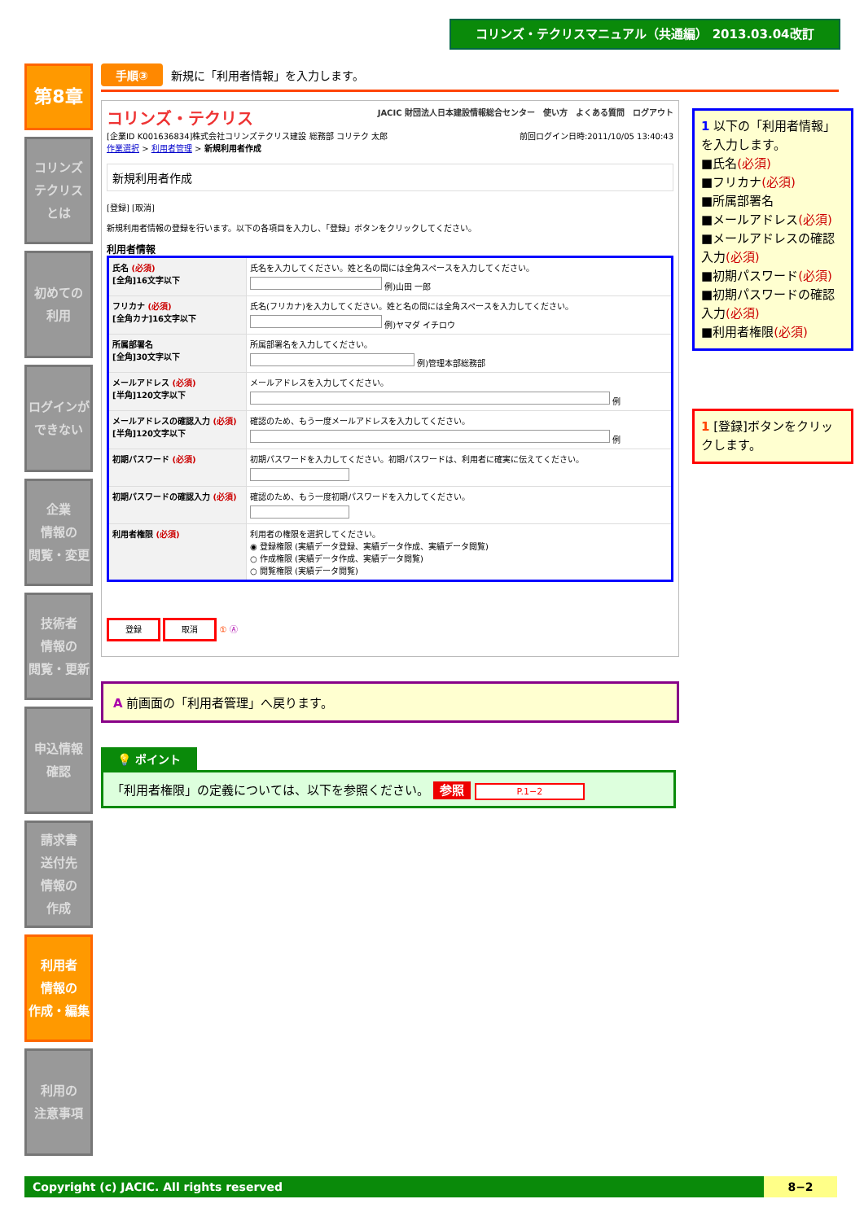コリンズ・テクリスマニュアル（共通編） 2013.03.04改訂
第8章
コリンズ
テクリス
とは
初めての
利用
ログインが
できない
企業
情報の
閲覧・変更
技術者
情報の
閲覧・更新
申込情報
確認
請求書
送付先
情報の
作成
利用者
情報の
作成・編集
利用の
注意事項
手順③ 新規に「利用者情報」を入力します。
コリンズ・テクリス JACIC 財団法人日本建設情報総合センター　使い方　よくある質問　ログアウト
[企業ID K001636834]株式会社コリンズテクリス建設 総務部 コリテク 太郎 前回ログイン日時:2011/10/05 13:40:43
作業選択 > 利用者管理 > 新規利用者作成
新規利用者作成
[登録] [取消]
新規利用者情報の登録を行います。以下の各項目を入力し、「登録」ボタンをクリックしてください。
利用者情報
| 氏名 (必須) [全角]16文字以下 | 氏名を入力してください。姓と名の間には全角スペースを入力してください。 例)山田 一郎 |
| フリカナ (必須) [全角カナ]16文字以下 | 氏名(フリカナ)を入力してください。姓と名の間には全角スペースを入力してください。 例)ヤマダ イチロウ |
| 所属部署名 [全角]30文字以下 | 所属部署名を入力してください。 例)管理本部総務部 |
| メールアドレス (必須) [半角]120文字以下 | メールアドレスを入力してください。 例 |
| メールアドレスの確認入力 (必須) [半角]120文字以下 | 確認のため、もう一度メールアドレスを入力してください。 例 |
| 初期パスワード (必須) | 初期パスワードを入力してください。初期パスワードは、利用者に確実に伝えてください。 |
| 初期パスワードの確認入力 (必須) | 確認のため、もう一度初期パスワードを入力してください。 |
| 利用者権限 (必須) | 利用者の権限を選択してください。 ◉ 登録権限 (実績データ登録、実績データ作成、実績データ閲覧) ○ 作成権限 (実績データ作成、実績データ閲覧) ○ 閲覧権限 (実績データ閲覧) |
登録 取消 ① Ⓐ
A 前画面の「利用者管理」へ戻ります。
💡 ポイント
「利用者権限」の定義については、以下を参照ください。 参照 P.1−2
1 以下の「利用者情報」を入力します。
■氏名(必須)
■フリカナ(必須)
■所属部署名
■メールアドレス(必須)
■メールアドレスの確認入力(必須)
■初期パスワード(必須)
■初期パスワードの確認入力(必須)
■利用者権限(必須)
1 [登録]ボタンをクリックします。
Copyright (c) JACIC. All rights reserved 8−2